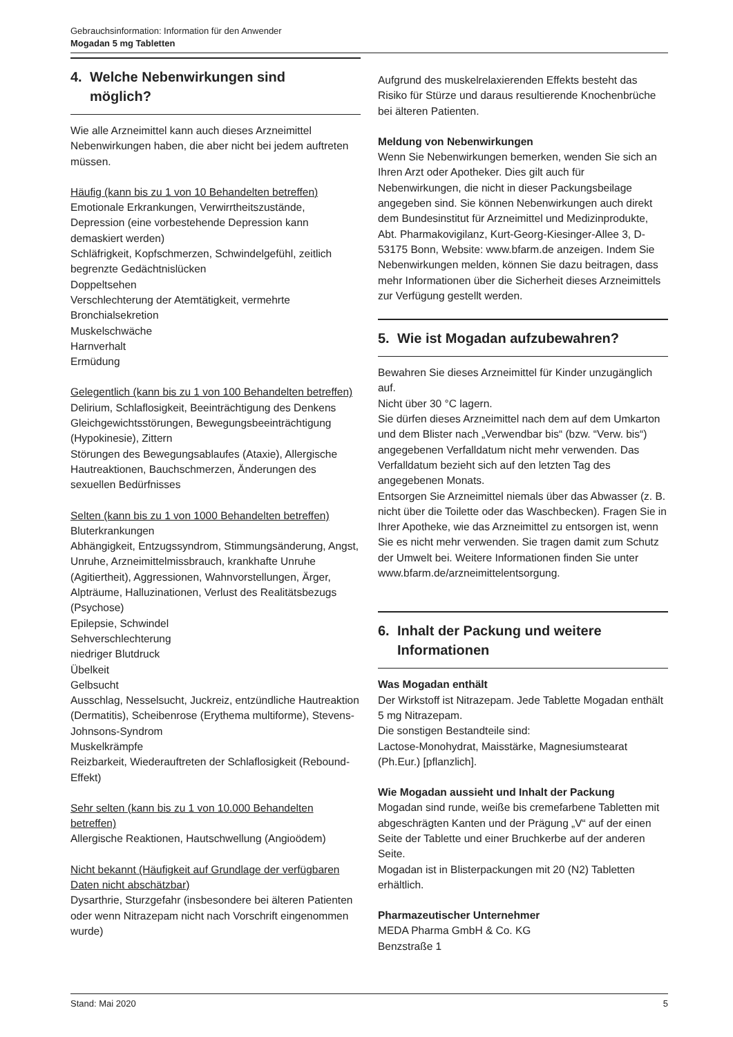Gebrauchsinformation: Information für den Anwender
Mogadan 5 mg Tabletten
4. Welche Nebenwirkungen sind
möglich?
Wie alle Arzneimittel kann auch dieses Arzneimittel Nebenwirkungen haben, die aber nicht bei jedem auftreten müssen.
Häufig (kann bis zu 1 von 10 Behandelten betreffen)
Emotionale Erkrankungen, Verwirrtheitszustände, Depression (eine vorbestehende Depression kann demaskiert werden)
Schläfrigkeit, Kopfschmerzen, Schwindelgefühl, zeitlich begrenzte Gedächtnislücken
Doppeltsehen
Verschlechterung der Atemtätigkeit, vermehrte Bronchialsekretion
Muskelschwäche
Harnverhalt
Ermüdung
Gelegentlich (kann bis zu 1 von 100 Behandelten betreffen)
Delirium, Schlaflosigkeit, Beeinträchtigung des Denkens Gleichgewichtsstörungen, Bewegungsbeeinträchtigung (Hypokinesie), Zittern
Störungen des Bewegungsablaufes (Ataxie), Allergische Hautreaktionen, Bauchschmerzen, Änderungen des sexuellen Bedürfnisses
Selten (kann bis zu 1 von 1000 Behandelten betreffen)
Bluterkrankungen
Abhängigkeit, Entzugssyndrom, Stimmungsänderung, Angst, Unruhe, Arzneimittelmissbrauch, krankhafte Unruhe (Agitiertheit), Aggressionen, Wahnvorstellungen, Ärger, Alpträume, Halluzinationen, Verlust des Realitätsbezugs (Psychose)
Epilepsie, Schwindel
Sehverschlechterung
niedriger Blutdruck
Übelkeit
Gelbsucht
Ausschlag, Nesselsucht, Juckreiz, entzündliche Hautreaktion (Dermatitis), Scheibenrose (Erythema multiforme), Stevens-Johnsons-Syndrom
Muskelkrämpfe
Reizbarkeit, Wiederauftreten der Schlaflosigkeit (Rebound-Effekt)
Sehr selten (kann bis zu 1 von 10.000 Behandelten betreffen)
Allergische Reaktionen, Hautschwellung (Angioödem)
Nicht bekannt (Häufigkeit auf Grundlage der verfügbaren Daten nicht abschätzbar)
Dysarthrie, Sturzgefahr (insbesondere bei älteren Patienten oder wenn Nitrazepam nicht nach Vorschrift eingenommen wurde)
Aufgrund des muskelrelaxierenden Effekts besteht das Risiko für Stürze und daraus resultierende Knochenbrüche bei älteren Patienten.
Meldung von Nebenwirkungen
Wenn Sie Nebenwirkungen bemerken, wenden Sie sich an Ihren Arzt oder Apotheker. Dies gilt auch für Nebenwirkungen, die nicht in dieser Packungsbeilage angegeben sind. Sie können Nebenwirkungen auch direkt dem Bundesinstitut für Arzneimittel und Medizinprodukte, Abt. Pharmakovigilanz, Kurt-Georg-Kiesinger-Allee 3, D-53175 Bonn, Website: www.bfarm.de anzeigen. Indem Sie Nebenwirkungen melden, können Sie dazu beitragen, dass mehr Informationen über die Sicherheit dieses Arzneimittels zur Verfügung gestellt werden.
5. Wie ist Mogadan aufzubewahren?
Bewahren Sie dieses Arzneimittel für Kinder unzugänglich auf.
Nicht über 30 °C lagern.
Sie dürfen dieses Arzneimittel nach dem auf dem Umkarton und dem Blister nach „Verwendbar bis“ (bzw. “Verw. bis“) angegebenen Verfalldatum nicht mehr verwenden. Das Verfalldatum bezieht sich auf den letzten Tag des angegebenen Monats.
Entsorgen Sie Arzneimittel niemals über das Abwasser (z. B. nicht über die Toilette oder das Waschbecken). Fragen Sie in Ihrer Apotheke, wie das Arzneimittel zu entsorgen ist, wenn Sie es nicht mehr verwenden. Sie tragen damit zum Schutz der Umwelt bei. Weitere Informationen finden Sie unter www.bfarm.de/arzneimittelentsorgung.
6. Inhalt der Packung und weitere
Informationen
Was Mogadan enthält
Der Wirkstoff ist Nitrazepam. Jede Tablette Mogadan enthält 5 mg Nitrazepam.
Die sonstigen Bestandteile sind:
Lactose-Monohydrat, Maisstärke, Magnesiumstearat (Ph.Eur.) [pflanzlich].
Wie Mogadan aussieht und Inhalt der Packung
Mogadan sind runde, weiße bis cremefarbene Tabletten mit abgeschrägten Kanten und der Prägung „V“ auf der einen Seite der Tablette und einer Bruchkerbe auf der anderen Seite.
Mogadan ist in Blisterpackungen mit 20 (N2) Tabletten erhältlich.
Pharmazeutischer Unternehmer
MEDA Pharma GmbH & Co. KG
Benzstraße 1
Stand: Mai 2020 5